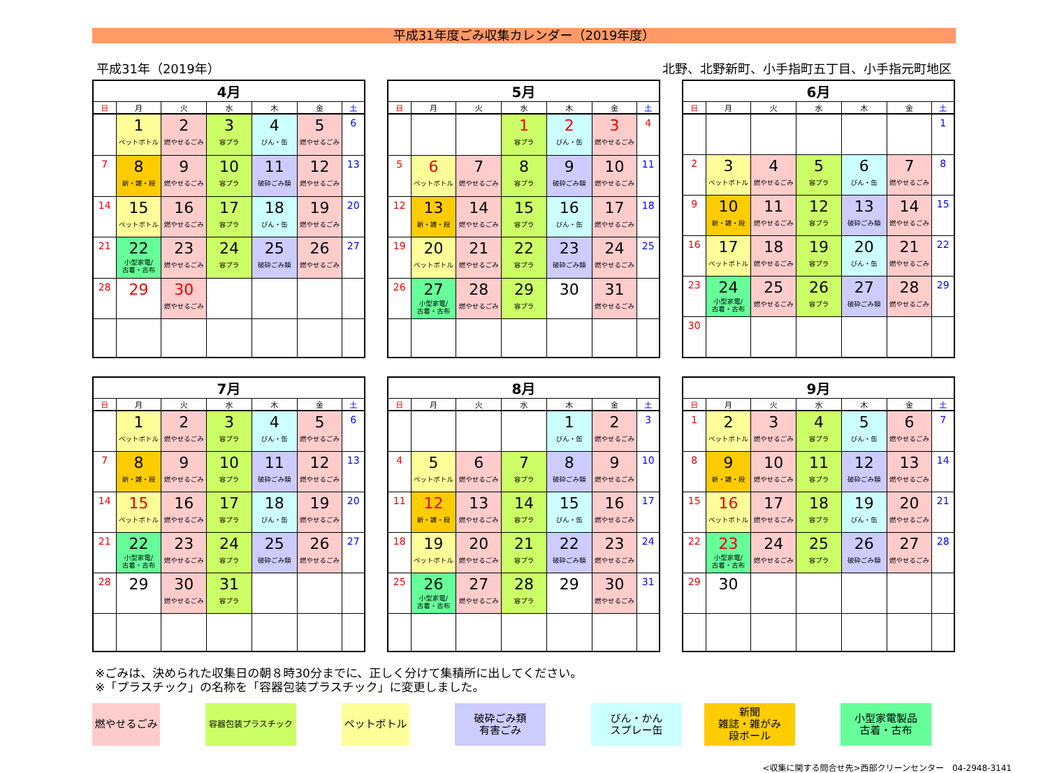平成31年度ごみ収集カレンダー（2019年度）
平成31年（2019年） 北野、北野新町、小手指町五丁目、小手指元町地区
| 4月 | | | | | | |
| --- | --- | --- | --- | --- | --- | --- |
| 日 | 月 | 火 | 水 | 木 | 金 | 土 |
| | 1 ペットボトル | 2 燃やせるごみ | 3 容プラ | 4 びん・缶 | 5 燃やせるごみ | 6 |
| 7 | 8 新・雑・段 | 9 燃やせるごみ | 10 容プラ | 11 破砕ごみ類 | 12 燃やせるごみ | 13 |
| 14 | 15 ペットボトル | 16 燃やせるごみ | 17 容プラ | 18 びん・缶 | 19 燃やせるごみ | 20 |
| 21 | 22 小型家電/ 古着・古布 | 23 燃やせるごみ | 24 容プラ | 25 破砕ごみ類 | 26 燃やせるごみ | 27 |
| 28 | 29 | 30 燃やせるごみ | | | | |
| 5月 | | | | | | |
| --- | --- | --- | --- | --- | --- | --- |
| 日 | 月 | 火 | 水 | 木 | 金 | 土 |
| | | | 1 容プラ | 2 びん・缶 | 3 燃やせるごみ | 4 |
| 5 | 6 ペットボトル | 7 燃やせるごみ | 8 容プラ | 9 破砕ごみ類 | 10 燃やせるごみ | 11 |
| 12 | 13 新・雑・段 | 14 燃やせるごみ | 15 容プラ | 16 びん・缶 | 17 燃やせるごみ | 18 |
| 19 | 20 ペットボトル | 21 燃やせるごみ | 22 容プラ | 23 破砕ごみ類 | 24 燃やせるごみ | 25 |
| 26 | 27 小型家電/ 古着・古布 | 28 燃やせるごみ | 29 容プラ | 30 | 31 燃やせるごみ | |
| 6月 | | | | | | |
| --- | --- | --- | --- | --- | --- | --- |
| 日 | 月 | 火 | 水 | 木 | 金 | 土 |
| | | | | | | 1 |
| 2 | 3 ペットボトル | 4 燃やせるごみ | 5 容プラ | 6 びん・缶 | 7 燃やせるごみ | 8 |
| 9 | 10 新・雑・段 | 11 燃やせるごみ | 12 容プラ | 13 破砕ごみ類 | 14 燃やせるごみ | 15 |
| 16 | 17 ペットボトル | 18 燃やせるごみ | 19 容プラ | 20 びん・缶 | 21 燃やせるごみ | 22 |
| 23 | 24 小型家電/ 古着・古布 | 25 燃やせるごみ | 26 容プラ | 27 破砕ごみ類 | 28 燃やせるごみ | 29 |
| 30 | | | | | | |
| 7月 | | | | | | |
| --- | --- | --- | --- | --- | --- | --- |
| 日 | 月 | 火 | 水 | 木 | 金 | 土 |
| | 1 ペットボトル | 2 燃やせるごみ | 3 容プラ | 4 びん・缶 | 5 燃やせるごみ | 6 |
| 7 | 8 新・雑・段 | 9 燃やせるごみ | 10 容プラ | 11 破砕ごみ類 | 12 燃やせるごみ | 13 |
| 14 | 15 ペットボトル | 16 燃やせるごみ | 17 容プラ | 18 びん・缶 | 19 燃やせるごみ | 20 |
| 21 | 22 小型家電/ 古着・古布 | 23 燃やせるごみ | 24 容プラ | 25 破砕ごみ類 | 26 燃やせるごみ | 27 |
| 28 | 29 | 30 燃やせるごみ | 31 容プラ | | | |
| 8月 | | | | | | |
| --- | --- | --- | --- | --- | --- | --- |
| 日 | 月 | 火 | 水 | 木 | 金 | 土 |
| | | | | 1 びん・缶 | 2 燃やせるごみ | 3 |
| 4 | 5 ペットボトル | 6 燃やせるごみ | 7 容プラ | 8 破砕ごみ類 | 9 燃やせるごみ | 10 |
| 11 | 12 新・雑・段 | 13 燃やせるごみ | 14 容プラ | 15 びん・缶 | 16 燃やせるごみ | 17 |
| 18 | 19 ペットボトル | 20 燃やせるごみ | 21 容プラ | 22 破砕ごみ類 | 23 燃やせるごみ | 24 |
| 25 | 26 小型家電/ 古着・古布 | 27 燃やせるごみ | 28 容プラ | 29 | 30 燃やせるごみ | 31 |
| 9月 | | | | | | |
| --- | --- | --- | --- | --- | --- | --- |
| 日 | 月 | 火 | 水 | 木 | 金 | 土 |
| 1 | 2 ペットボトル | 3 燃やせるごみ | 4 容プラ | 5 びん・缶 | 6 燃やせるごみ | 7 |
| 8 | 9 新・雑・段 | 10 燃やせるごみ | 11 容プラ | 12 破砕ごみ類 | 13 燃やせるごみ | 14 |
| 15 | 16 ペットボトル | 17 燃やせるごみ | 18 容プラ | 19 びん・缶 | 20 燃やせるごみ | 21 |
| 22 | 23 小型家電/ 古着・古布 | 24 燃やせるごみ | 25 容プラ | 26 破砕ごみ類 | 27 燃やせるごみ | 28 |
| 29 | 30 | | | | | |
※ごみは、決められた収集日の朝８時30分までに、正しく分けて集積所に出してください。
※「プラスチック」の名称を「容器包装プラスチック」に変更しました。
燃やせるごみ
容器包装プラスチック
ペットボトル 破砕ごみ類
有害ごみ
びん・かん
スプレー缶
新聞
雑誌・雑がみ
段ボール
小型家電製品
古着・古布
<収集に関する問合せ先>西部クリーンセンター　04-2948-3141